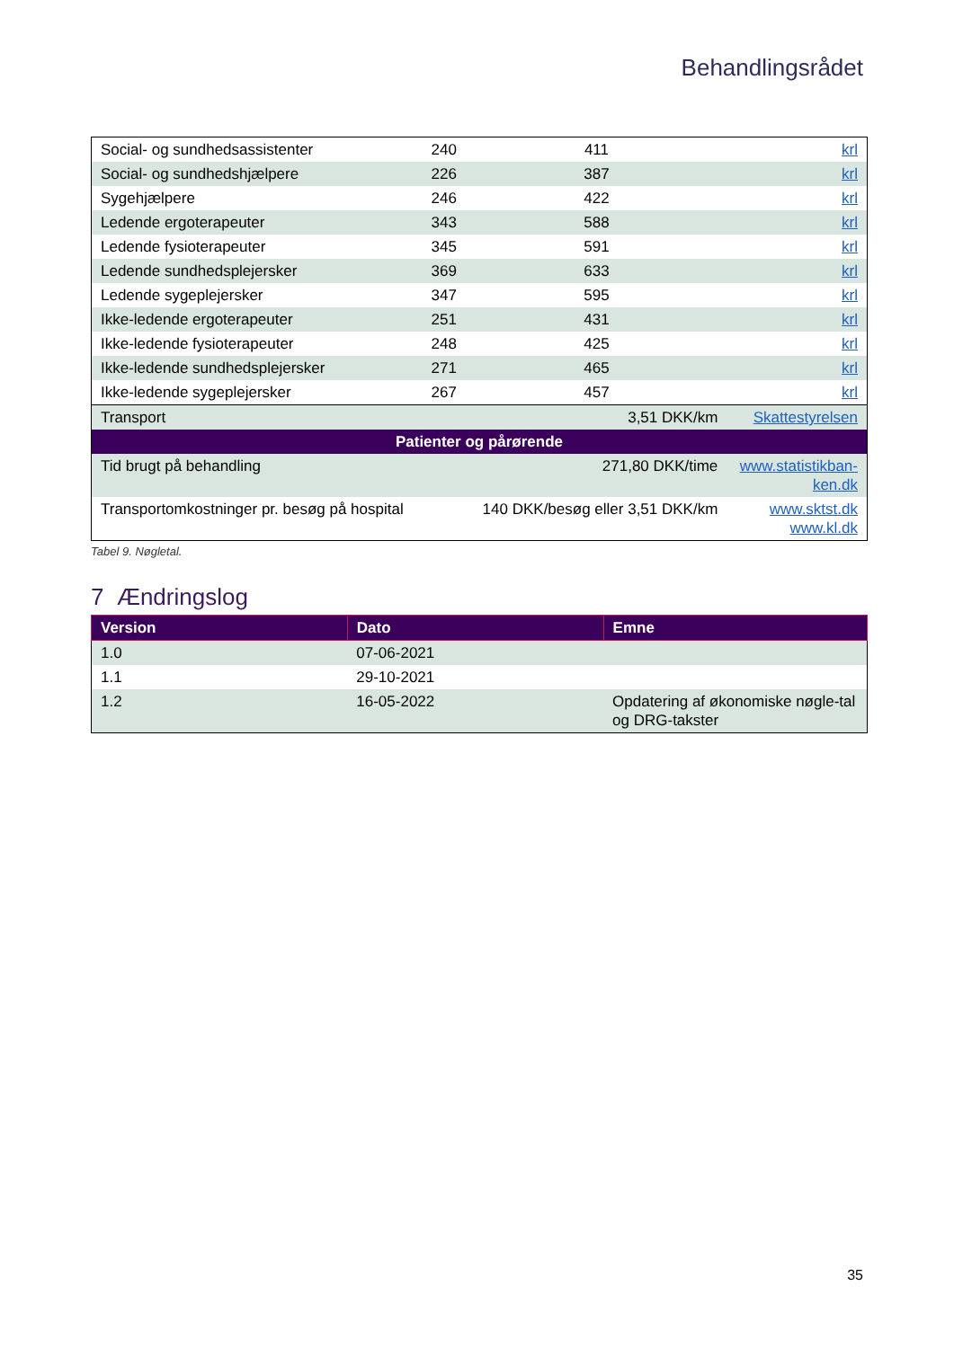Behandlingsrådet
| Social- og sundhedsassistenter | 240 | 411 | krl |
| Social- og sundhedshjælpere | 226 | 387 | krl |
| Sygehjælpere | 246 | 422 | krl |
| Ledende ergoterapeuter | 343 | 588 | krl |
| Ledende fysioterapeuter | 345 | 591 | krl |
| Ledende sundhedsplejersker | 369 | 633 | krl |
| Ledende sygeplejersker | 347 | 595 | krl |
| Ikke-ledende ergoterapeuter | 251 | 431 | krl |
| Ikke-ledende fysioterapeuter | 248 | 425 | krl |
| Ikke-ledende sundhedsplejersker | 271 | 465 | krl |
| Ikke-ledende sygeplejersker | 267 | 457 | krl |
| Transport | | 3,51 DKK/km | Skattestyrelsen |
| Patienter og pårørende | | | |
| Tid brugt på behandling | | 271,80 DKK/time | www.statistikban- ken.dk |
| Transportomkostninger pr. besøg på hospital | | 140 DKK/besøg eller 3,51 DKK/km | www.sktst.dk www.kl.dk |
Tabel 9. Nøgletal.
7 Ændringslog
| Version | Dato | Emne |
| --- | --- | --- |
| 1.0 | 07-06-2021 | |
| 1.1 | 29-10-2021 | |
| 1.2 | 16-05-2022 | Opdatering af økonomiske nøgle-tal og DRG-takster |
35